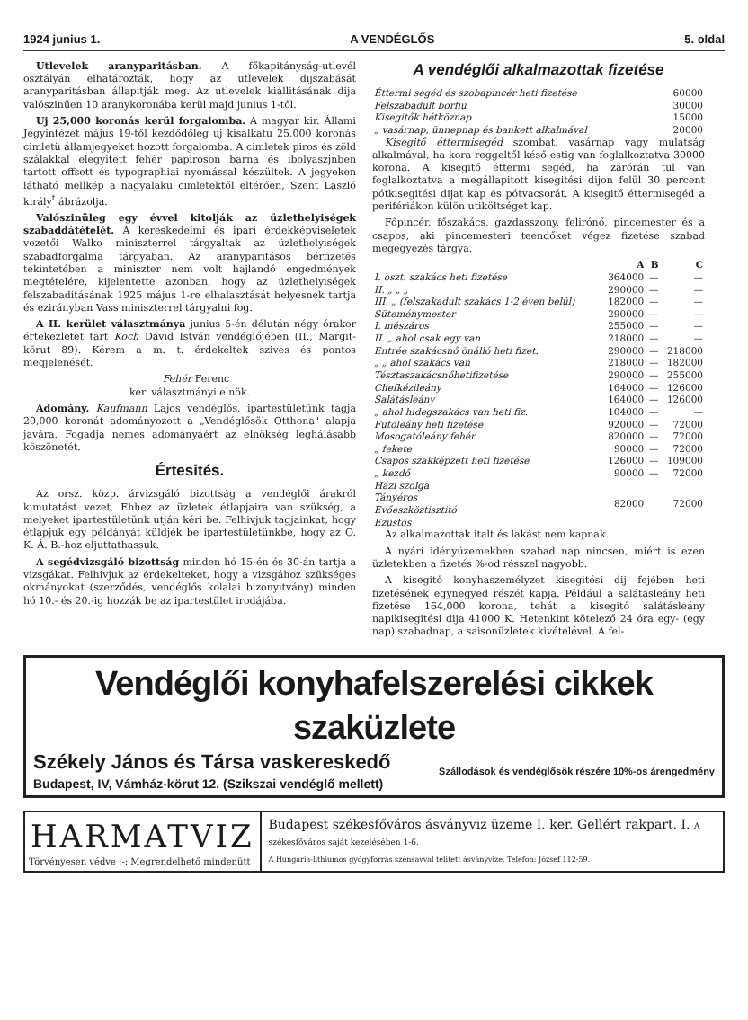1924 junius 1. A VENDÉGLŐS 5. oldal
Utlevelek aranyparitásban. A főkapitányság-utlevél osztályán elhatározták, hogy az utlevelek dijszabását aranyparitásban állapitják meg. Az utlevelek kiállitásának dija valószinűen 10 aranykoronába kerül majd junius 1-től.
Uj 25,000 koronás kerül forgalomba. A magyar kir. Állami Jegyintézet május 19-től kezdődőleg uj kisalkatu 25,000 koronás cimletü államjegyeket hozott forgalomba. A cimletek piros és zöld szálakkal elegyitett fehér papiroson barna és ibolyaszjnben tartott offsett és typographiai nyomással készültek. A jegyeken látható mellkép a nagyalaku cimletektől eltérően, Szent László király<sup>t</sup> ábrázolja.
Valószinüleg egy évvel kitolják az üzlethelyiségek szabaddátételét. A kereskedelmi és ipari érdekképviseletek vezetői Walko miniszterrel tárgyaltak az üzlethelyiségek szabadforgalma tárgyaban. Az aranyparitásos bérfizetés tekintetében a miniszter nem volt hajlandó engedmények megtételére, kijelentette azonban, hogy az üzlethelyiségek felszabaditásának 1925 május 1-re elhalasztását helyesnek tartja és ezirányban Vass miniszterrel tárgyalni fog.
A II. kerület választmánya junius 5-én délután négy órakor értekezletet tart Koch Dávid István vendéglőjében (II., Margit-körut 89). Kérem a m. t. érdekeltek szives és pontos megjelenését.
Fehér Ferenc
ker. választmányi elnök.
Adomány. Kaufmann Lajos vendéglős, ipartestületünk tagja 20,000 koronát adományozott a „Vendéglősök Otthona" alapja javára. Fogadja nemes adományáért az elnökség leghálásabb köszönetét.
Értesités.
Az orsz. közp. árvizsgáló bizottság a vendéglői árakról kimutatást vezet. Ehhez az üzletek étlapjaira van szükség, a melyeket ipartestületünk utján kéri be. Felhivjuk tagjainkat, hogy étlapjuk egy példányát küldjék be ipartestületünkbe, hogy az O. K. Á. B.-hoz eljuttathassuk.
A segédvizsgáló bizottság minden hó 15-én és 30-án tartja a vizsgákat. Felhivjuk az érdekelteket, hogy a vizsgához szükséges okmányokat (szerződés, vendéglős kolalai bizonyitvány) minden hó 10.- és 20.-ig hozzák be az ipartestület irodájába.
A vendéglői alkalmazottak fizetése
| Éttermi segéd és szobapincér heti fizetése | 60000 |
| Felszabadult borfiu | 30000 |
| Kisegitők hétköznap | 15000 |
| „ vasárnap, ünnepnap és bankett alkalmával | 20000 |
Kisegitő éttermisegéd szombat, vasárnap vagy mulatság alkalmával, ha kora reggeltől késő estig van foglalkoztatva 30000 korona. A kisegitő éttermi segéd, ha zárórán tul van foglalkoztatva a megállapitott kisegitési dijon felül 30 percent pótkisegitési dijat kap és pótvacsorát. A kisegitő éttermisegéd a perifériákon külön utiköltséget kap.
Főpincér, főszakács, gazdasszony, felirónő, pincemester és a csapos, aki pincemesteri teendőket végez fizetése szabad megegyezés tárgya.
| | A | B | C |
| --- | --- | --- | --- |
| I. oszt. szakács heti fizetése | 364000 | — | — |
| II. „ „ „ | 290000 | — | — |
| III. „ (felszakadult szakács 1-2 éven belül) | 182000 | — | — |
| Süteménymester | 290000 | — | — |
| I. mészáros | 255000 | — | — |
| II. „ ahol csak egy van | 218000 | — | — |
| Entrée szakácsnő önálló heti fizet. | 290000 | — | 218000 |
| „ „ ahol szakács van | 218000 | — | 182000 |
| Tésztaszakácsnőhetifizetése | 290000 | — | 255000 |
| Chefkézileány | 164000 | — | 126000 |
| Salátásleány | 164000 | — | 126000 |
| „ ahol hidegszakács van heti fiz. | 104000 | — | — |
| Futóleány heti fizetése | 920000 | — | 72000 |
| Mosogatóleány fehér | 820000 | — | 72000 |
| „ fekete | 90000 | — | 72000 |
| Csapos szakképzett heti fizetése | 126000 | — | 109000 |
| „ kezdő | 90000 | — | 72000 |
| Házi szolga | 82000 | | 72000 |
| Tányéros | | | |
| Evőeszköztisztitó | | | |
| Ezüstös | | | |
Az alkalmazottak italt és lakást nem kapnak.
A nyári idényüzemekben szabad nap nincsen, miért is ezen üzletekben a fizetés %-od résszel nagyobb.
A kisegitő konyhaszemélyzet kisegitési dij fejében heti fizetésének egynegyed részét kapja. Például a salátásleány heti fizetése 164,000 korona, tehát a kisegitő salátásleány napikisegitési dija 41000 K. Hetenkint kötelező 24 óra egy- (egy nap) szabadnap, a saisonüzletek kivételével. A fel-
Vendéglői konyhafelszerelési cikkek szaküzlete
Székely János és Társa vaskereskedő
Budapest, IV, Vámház-körut 12. (Szikszai vendéglő mellett)
Szállodások és vendéglősök részére 10%-os árengedmény
HARMATVIZ
Törvényesen védve :-: Megrendelhető mindenütt
Budapest székesfőváros ásványviz üzeme I. ker. Gellért rakpart. I. A székesfőváros saját kezelésében 1-6.
A Hungária-lithiumos gyógyforrás szénsavval telitett ásványvize. Telefon: József 112-59.